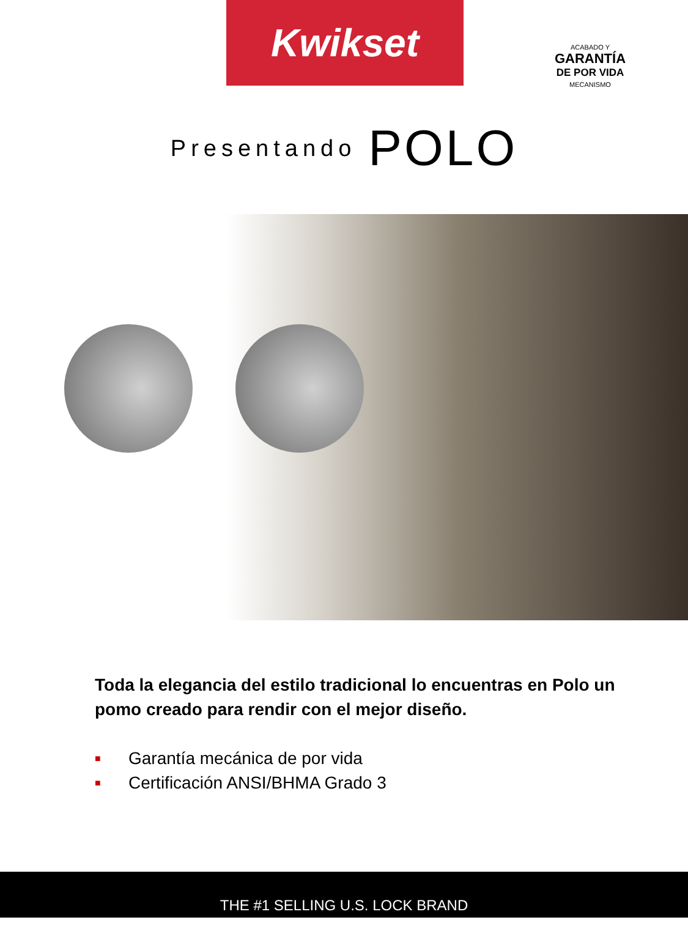Kwikset
ACABADO Y
GARANTÍA
DE POR VIDA
MECANISMO
Presentando POLO
Toda la elegancia del estilo tradicional lo encuentras en Polo un pomo creado para rendir con el mejor diseño.
■ Garantía mecánica de por vida
■ Certificación ANSI/BHMA Grado 3
THE #1 SELLING U.S. LOCK BRAND